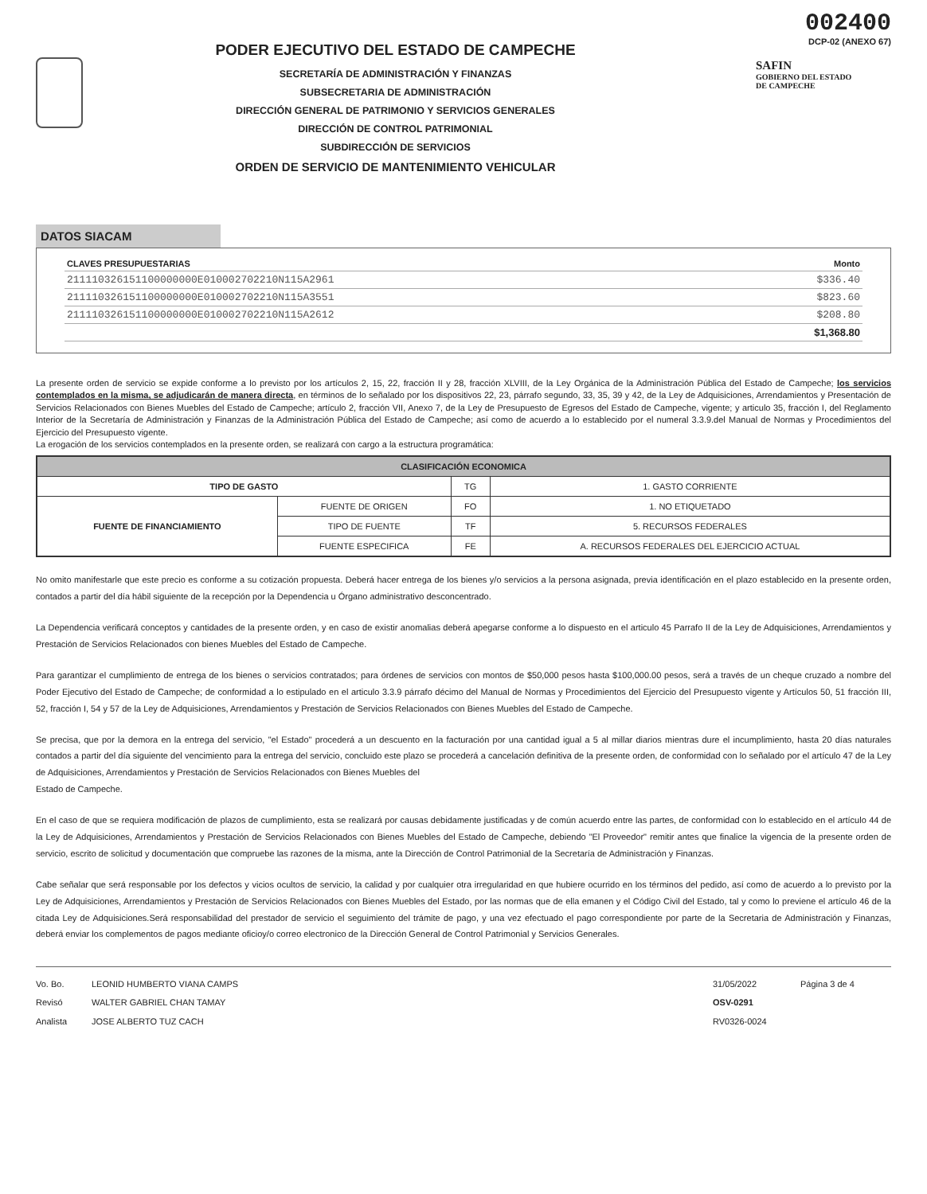PODER EJECUTIVO DEL ESTADO DE CAMPECHE
SECRETARÍA DE ADMINISTRACIÓN Y FINANZAS
SUBSECRETARIA DE ADMINISTRACIÓN
DIRECCIÓN GENERAL DE PATRIMONIO Y SERVICIOS GENERALES
DIRECCIÓN DE CONTROL PATRIMONIAL
SUBDIRECCIÓN DE SERVICIOS
ORDEN DE SERVICIO DE MANTENIMIENTO VEHICULAR
002400
DCP-02 (ANEXO 67)
SAFIN
GOBIERNO DEL ESTADO
DE CAMPECHE
DATOS SIACAM
| CLAVES PRESUPUESTARIAS | Monto |
| --- | --- |
| 211110326151100000000E010002702210N115A2961 | $336.40 |
| 211110326151100000000E010002702210N115A3551 | $823.60 |
| 211110326151100000000E010002702210N115A2612 | $208.80 |
| | $1,368.80 |
La presente orden de servicio se expide conforme a lo previsto por los artículos 2, 15, 22, fracción II y 28, fracción XLVIII, de la Ley Orgánica de la Administración Pública del Estado de Campeche; los servicios contemplados en la misma, se adjudicarán de manera directa, en términos de lo señalado por los dispositivos 22, 23, párrafo segundo, 33, 35, 39 y 42, de la Ley de Adquisiciones, Arrendamientos y Presentación de Servicios Relacionados con Bienes Muebles del Estado de Campeche; artículo 2, fracción VII, Anexo 7, de la Ley de Presupuesto de Egresos del Estado de Campeche, vigente; y articulo 35, fracción I, del Reglamento Interior de la Secretaría de Administración y Finanzas de la Administración Pública del Estado de Campeche; así como de acuerdo a lo establecido por el numeral 3.3.9.del Manual de Normas y Procedimientos del Ejercicio del Presupuesto vigente.
La erogación de los servicios contemplados en la presente orden, se realizará con cargo a la estructura programática:
| CLASIFICACIÓN ECONOMICA | | | |
| --- | --- | --- | --- |
| TIPO DE GASTO | | TG | 1. GASTO CORRIENTE |
| FUENTE DE FINANCIAMIENTO | FUENTE DE ORIGEN | FO | 1. NO ETIQUETADO |
| | TIPO DE FUENTE | TF | 5. RECURSOS FEDERALES |
| | FUENTE ESPECIFICA | FE | A. RECURSOS FEDERALES DEL EJERCICIO ACTUAL |
No omito manifestarle que este precio es conforme a su cotización propuesta. Deberá hacer entrega de los bienes y/o servicios a la persona asignada, previa identificación en el plazo establecido en la presente orden, contados a partir del día hábil siguiente de la recepción por la Dependencia u Órgano administrativo desconcentrado.
La Dependencia verificará conceptos y cantidades de la presente orden, y en caso de existir anomalias deberá apegarse conforme a lo dispuesto en el articulo 45 Parrafo II de la Ley de Adquisiciones, Arrendamientos y Prestación de Servicios Relacionados con bienes Muebles del Estado de Campeche.
Para garantizar el cumplimiento de entrega de los bienes o servicios contratados; para órdenes de servicios con montos de $50,000 pesos hasta $100,000.00 pesos, será a través de un cheque cruzado a nombre del Poder Ejecutivo del Estado de Campeche; de conformidad a lo estipulado en el articulo 3.3.9 párrafo décimo del Manual de Normas y Procedimientos del Ejercicio del Presupuesto vigente y Artículos 50, 51 fracción III, 52, fracción I, 54 y 57 de la Ley de Adquisiciones, Arrendamientos y Prestación de Servicios Relacionados con Bienes Muebles del Estado de Campeche.
Se precisa, que por la demora en la entrega del servicio, "el Estado" procederá a un descuento en la facturación por una cantidad igual a 5 al millar diarios mientras dure el incumplimiento, hasta 20 días naturales contados a partir del día siguiente del vencimiento para la entrega del servicio, concluido este plazo se procederá a cancelación definitiva de la presente orden, de conformidad con lo señalado por el artículo 47 de la Ley de Adquisiciones, Arrendamientos y Prestación de Servicios Relacionados con Bienes Muebles del
Estado de Campeche.
En el caso de que se requiera modificación de plazos de cumplimiento, esta se realizará por causas debidamente justificadas y de común acuerdo entre las partes, de conformidad con lo establecido en el artículo 44 de la Ley de Adquisiciones, Arrendamientos y Prestación de Servicios Relacionados con Bienes Muebles del Estado de Campeche, debiendo "El Proveedor" remitir antes que finalice la vigencia de la presente orden de servicio, escrito de solicitud y documentación que compruebe las razones de la misma, ante la Dirección de Control Patrimonial de la Secretaría de Administración y Finanzas.
Cabe señalar que será responsable por los defectos y vicios ocultos de servicio, la calidad y por cualquier otra irregularidad en que hubiere ocurrido en los términos del pedido, así como de acuerdo a lo previsto por la Ley de Adquisiciones, Arrendamientos y Prestación de Servicios Relacionados con Bienes Muebles del Estado, por las normas que de ella emanen y el Código Civil del Estado, tal y como lo previene el artículo 46 de la citada Ley de Adquisiciones.Será responsabilidad del prestador de servicio el seguimiento del trámite de pago, y una vez efectuado el pago correspondiente por parte de la Secretaria de Administración y Finanzas, deberá enviar los complementos de pagos mediante oficioy/o correo electronico de la Dirección General de Control Patrimonial y Servicios Generales.
Vo. Bo.
Revisó
Analista
LEONID HUMBERTO VIANA CAMPS
WALTER GABRIEL CHAN TAMAY
JOSE ALBERTO TUZ CACH
31/05/2022
OSV-0291
RV0326-0024
Página 3 de 4